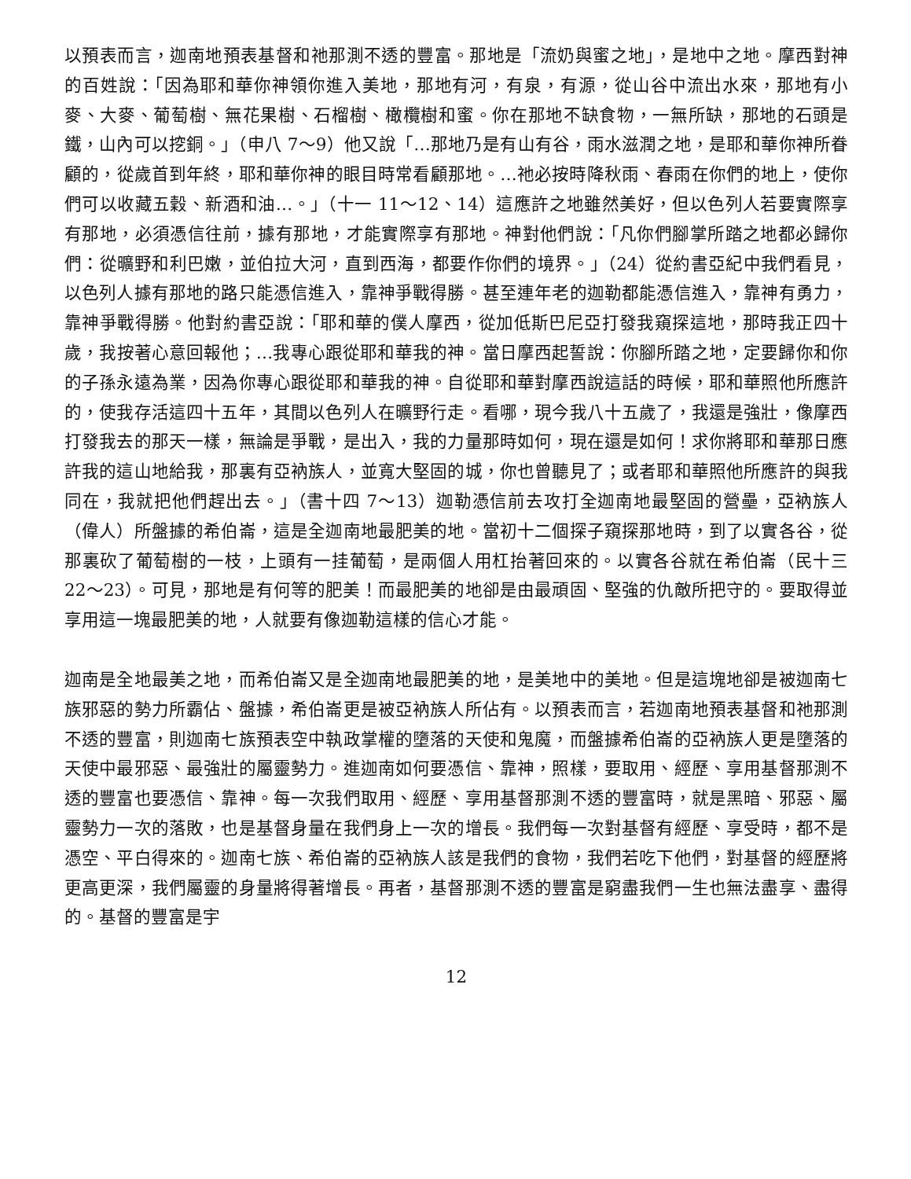以預表而言，迦南地預表基督和祂那測不透的豐富。那地是「流奶與蜜之地」，是地中之地。摩西對神的百姓說：「因為耶和華你神領你進入美地，那地有河，有泉，有源，從山谷中流出水來，那地有小麥、大麥、葡萄樹、無花果樹、石榴樹、橄欖樹和蜜。你在那地不缺食物，一無所缺，那地的石頭是鐵，山內可以挖銅。」（申八 7～9）他又說「…那地乃是有山有谷，雨水滋潤之地，是耶和華你神所眷顧的，從歲首到年終，耶和華你神的眼目時常看顧那地。…祂必按時降秋雨、春雨在你們的地上，使你們可以收藏五穀、新酒和油…。」（十一 11～12、14）這應許之地雖然美好，但以色列人若要實際享有那地，必須憑信往前，據有那地，才能實際享有那地。神對他們說：「凡你們腳掌所踏之地都必歸你們：從曠野和利巴嫩，並伯拉大河，直到西海，都要作你們的境界。」（24）從約書亞紀中我們看見，以色列人據有那地的路只能憑信進入，靠神爭戰得勝。甚至連年老的迦勒都能憑信進入，靠神有勇力，靠神爭戰得勝。他對約書亞說：「耶和華的僕人摩西，從加低斯巴尼亞打發我窺探這地，那時我正四十歲，我按著心意回報他；…我專心跟從耶和華我的神。當日摩西起誓說：你腳所踏之地，定要歸你和你的子孫永遠為業，因為你專心跟從耶和華我的神。自從耶和華對摩西說這話的時候，耶和華照他所應許的，使我存活這四十五年，其間以色列人在曠野行走。看哪，現今我八十五歲了，我還是強壯，像摩西打發我去的那天一樣，無論是爭戰，是出入，我的力量那時如何，現在還是如何！求你將耶和華那日應許我的這山地給我，那裏有亞衲族人，並寬大堅固的城，你也曾聽見了；或者耶和華照他所應許的與我同在，我就把他們趕出去。」（書十四 7～13）迦勒憑信前去攻打全迦南地最堅固的營壘，亞衲族人（偉人）所盤據的希伯崙，這是全迦南地最肥美的地。當初十二個探子窺探那地時，到了以實各谷，從那裏砍了葡萄樹的一枝，上頭有一挂葡萄，是兩個人用杠抬著回來的。以實各谷就在希伯崙（民十三 22～23）。可見，那地是有何等的肥美！而最肥美的地卻是由最頑固、堅強的仇敵所把守的。要取得並享用這一塊最肥美的地，人就要有像迦勒這樣的信心才能。
迦南是全地最美之地，而希伯崙又是全迦南地最肥美的地，是美地中的美地。但是這塊地卻是被迦南七族邪惡的勢力所霸佔、盤據，希伯崙更是被亞衲族人所佔有。以預表而言，若迦南地預表基督和祂那測不透的豐富，則迦南七族預表空中執政掌權的墮落的天使和鬼魔，而盤據希伯崙的亞衲族人更是墮落的天使中最邪惡、最強壯的屬靈勢力。進迦南如何要憑信、靠神，照樣，要取用、經歷、享用基督那測不透的豐富也要憑信、靠神。每一次我們取用、經歷、享用基督那測不透的豐富時，就是黑暗、邪惡、屬靈勢力一次的落敗，也是基督身量在我們身上一次的增長。我們每一次對基督有經歷、享受時，都不是憑空、平白得來的。迦南七族、希伯崙的亞衲族人該是我們的食物，我們若吃下他們，對基督的經歷將更高更深，我們屬靈的身量將得著增長。再者，基督那測不透的豐富是窮盡我們一生也無法盡享、盡得的。基督的豐富是宇
12